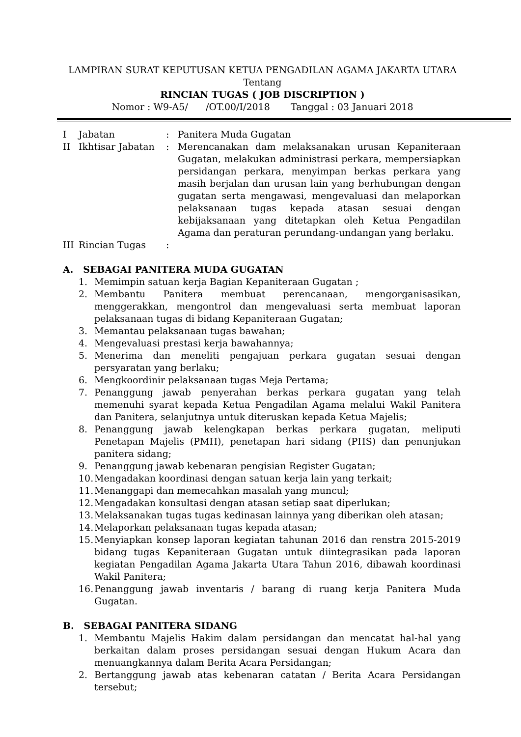LAMPIRAN SURAT KEPUTUSAN KETUA PENGADILAN AGAMA JAKARTA UTARA
Tentang
RINCIAN TUGAS ( JOB DISCRIPTION )
Nomor : W9-A5/ /OT.00/I/2018 Tanggal : 03 Januari 2018
| I | Jabatan | : | Panitera Muda Gugatan |
| II | Ikhtisar Jabatan | : | Merencanakan dam melaksanakan urusan Kepaniteraan Gugatan, melakukan administrasi perkara, mempersiapkan persidangan perkara, menyimpan berkas perkara yang masih berjalan dan urusan lain yang berhubungan dengan gugatan serta mengawasi, mengevaluasi dan melaporkan pelaksanaan tugas kepada atasan sesuai dengan kebijaksanaan yang ditetapkan oleh Ketua Pengadilan Agama dan peraturan perundang-undangan yang berlaku. |
| III | Rincian Tugas | : | |
A. SEBAGAI PANITERA MUDA GUGATAN
1. Memimpin satuan kerja Bagian Kepaniteraan Gugatan ;
2. Membantu Panitera membuat perencanaan, mengorganisasikan, menggerakkan, mengontrol dan mengevaluasi serta membuat laporan pelaksanaan tugas di bidang Kepaniteraan Gugatan;
3. Memantau pelaksanaan tugas bawahan;
4. Mengevaluasi prestasi kerja bawahannya;
5. Menerima dan meneliti pengajuan perkara gugatan sesuai dengan persyaratan yang berlaku;
6. Mengkoordinir pelaksanaan tugas Meja Pertama;
7. Penanggung jawab penyerahan berkas perkara gugatan yang telah memenuhi syarat kepada Ketua Pengadilan Agama melalui Wakil Panitera dan Panitera, selanjutnya untuk diteruskan kepada Ketua Majelis;
8. Penanggung jawab kelengkapan berkas perkara gugatan, meliputi Penetapan Majelis (PMH), penetapan hari sidang (PHS) dan penunjukan panitera sidang;
9. Penanggung jawab kebenaran pengisian Register Gugatan;
10. Mengadakan koordinasi dengan satuan kerja lain yang terkait;
11. Menanggapi dan memecahkan masalah yang muncul;
12. Mengadakan konsultasi dengan atasan setiap saat diperlukan;
13. Melaksanakan tugas tugas kedinasan lainnya yang diberikan oleh atasan;
14. Melaporkan pelaksanaan tugas kepada atasan;
15. Menyiapkan konsep laporan kegiatan tahunan 2016 dan renstra 2015-2019 bidang tugas Kepaniteraan Gugatan untuk diintegrasikan pada laporan kegiatan Pengadilan Agama Jakarta Utara Tahun 2016, dibawah koordinasi Wakil Panitera;
16. Penanggung jawab inventaris / barang di ruang kerja Panitera Muda Gugatan.
B. SEBAGAI PANITERA SIDANG
1. Membantu Majelis Hakim dalam persidangan dan mencatat hal-hal yang berkaitan dalam proses persidangan sesuai dengan Hukum Acara dan menuangkannya dalam Berita Acara Persidangan;
2. Bertanggung jawab atas kebenaran catatan / Berita Acara Persidangan tersebut;